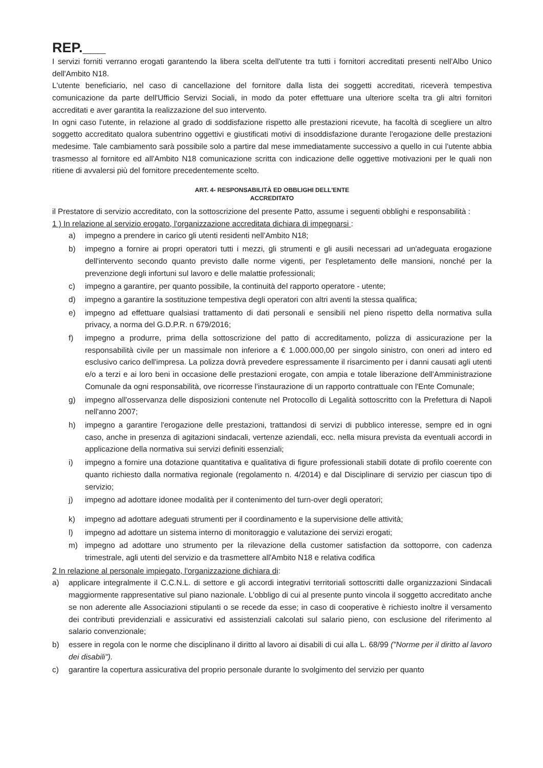REP.___
I servizi forniti verranno erogati garantendo la libera scelta dell'utente tra tutti i fornitori accreditati presenti nell'Albo Unico dell'Ambito N18.
L'utente beneficiario, nel caso di cancellazione del fornitore dalla lista dei soggetti accreditati, riceverà tempestiva comunicazione da parte dell'Ufficio Servizi Sociali, in modo da poter effettuare una ulteriore scelta tra gli altri fornitori accreditati e aver garantita la realizzazione del suo intervento.
In ogni caso l'utente, in relazione al grado di soddisfazione rispetto alle prestazioni ricevute, ha facoltà di scegliere un altro soggetto accreditato qualora subentrino oggettivi e giustificati motivi di insoddisfazione durante l'erogazione delle prestazioni medesime. Tale cambiamento sarà possibile solo a partire dal mese immediatamente successivo a quello in cui l'utente abbia trasmesso al fornitore ed all'Ambito N18 comunicazione scritta con indicazione delle oggettive motivazioni per le quali non ritiene di avvalersi più del fornitore precedentemente scelto.
ART. 4- RESPONSABILITÀ ED OBBLIGHI DELL'ENTE
ACCREDITATO
il Prestatore di servizio accreditato, con la sottoscrizione del presente Patto, assume i seguenti obblighi e responsabilità :
1 ) In relazione al servizio erogato, l'organizzazione accreditata dichiara di impegnarsi :
a) impegno a prendere in carico gli utenti residenti nell'Ambito N18;
b) impegno a fornire ai propri operatori tutti i mezzi, gli strumenti e gli ausili necessari ad un'adeguata erogazione dell'intervento secondo quanto previsto dalle norme vigenti, per l'espletamento delle mansioni, nonché per la prevenzione degli infortuni sul lavoro e delle malattie professionali;
c) impegno a garantire, per quanto possibile, la continuità del rapporto operatore - utente;
d) impegno a garantire la sostituzione tempestiva degli operatori con altri aventi la stessa qualifica;
e) impegno ad effettuare qualsiasi trattamento di dati personali e sensibili nel pieno rispetto della normativa sulla privacy, a norma del G.D.P.R. n 679/2016;
f) impegno a produrre, prima della sottoscrizione del patto di accreditamento, polizza di assicurazione per la responsabilità civile per un massimale non inferiore a € 1.000.000,00 per singolo sinistro, con oneri ad intero ed esclusivo carico dell'impresa. La polizza dovrà prevedere espressamente il risarcimento per i danni causati agli utenti e/o a terzi e ai loro beni in occasione delle prestazioni erogate, con ampia e totale liberazione dell'Amministrazione Comunale da ogni responsabilità, ove ricorresse l'instaurazione di un rapporto contrattuale con l'Ente Comunale;
g) impegno all'osservanza delle disposizioni contenute nel Protocollo di Legalità sottoscritto con la Prefettura di Napoli nell'anno 2007;
h) impegno a garantire l'erogazione delle prestazioni, trattandosi di servizi di pubblico interesse, sempre ed in ogni caso, anche in presenza di agitazioni sindacali, vertenze aziendali, ecc. nella misura prevista da eventuali accordi in applicazione della normativa sui servizi definiti essenziali;
i) impegno a fornire una dotazione quantitativa e qualitativa di figure professionali stabili dotate di profilo coerente con quanto richiesto dalla normativa regionale (regolamento n. 4/2014) e dal Disciplinare di servizio per ciascun tipo di servizio;
j) impegno ad adottare idonee modalità per il contenimento del turn-over degli operatori;
k) impegno ad adottare adeguati strumenti per il coordinamento e la supervisione delle attività;
l) impegno ad adottare un sistema interno di monitoraggio e valutazione dei servizi erogati;
m) impegno ad adottare uno strumento per la rilevazione della customer satisfaction da sottoporre, con cadenza trimestrale, agli utenti del servizio e da trasmettere all'Ambito N18 e relativa codifica
2 In relazione al personale impiegato, l'organizzazione dichiara di:
a) applicare integralmente il C.C.N.L. di settore e gli accordi integrativi territoriali sottoscritti dalle organizzazioni Sindacali maggiormente rappresentative sul piano nazionale. L'obbligo di cui al presente punto vincola il soggetto accreditato anche se non aderente alle Associazioni stipulanti o se recede da esse; in caso di cooperative è richiesto inoltre il versamento dei contributi previdenziali e assicurativi ed assistenziali calcolati sul salario pieno, con esclusione del riferimento al salario convenzionale;
b) essere in regola con le norme che disciplinano il diritto al lavoro ai disabili di cui alla L. 68/99 ("Norme per il diritto al lavoro dei disabili").
c) garantire la copertura assicurativa del proprio personale durante lo svolgimento del servizio per quanto